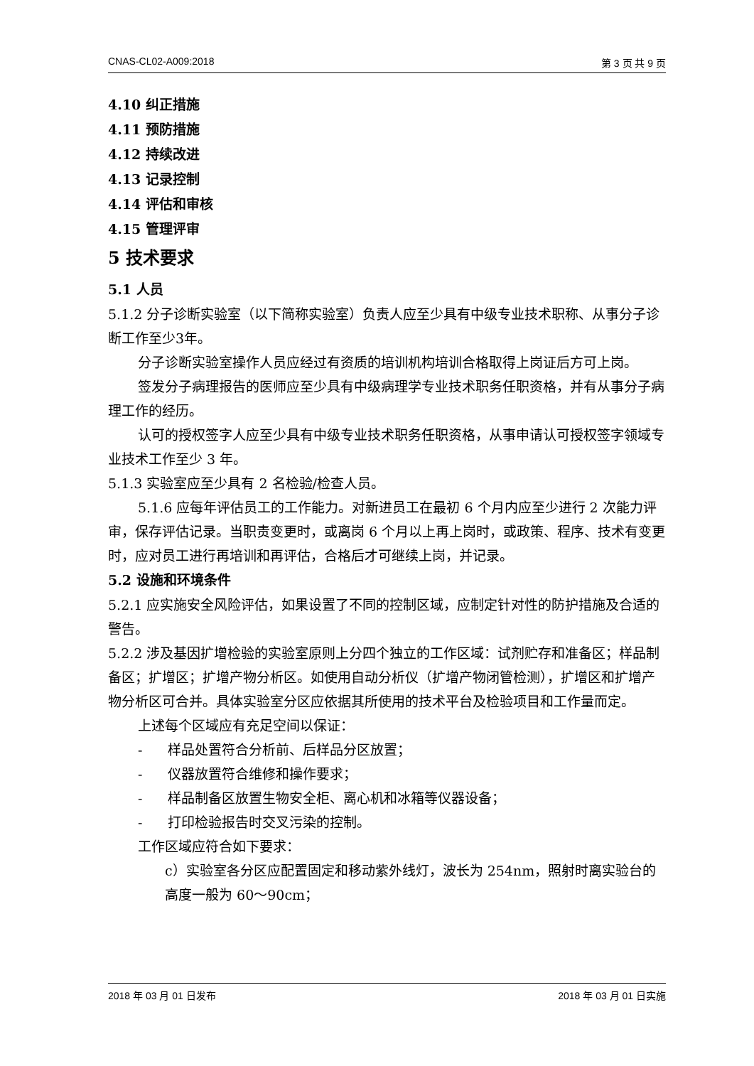CNAS-CL02-A009:2018 第 3 页 共 9 页
4.10 纠正措施
4.11 预防措施
4.12 持续改进
4.13 记录控制
4.14 评估和审核
4.15 管理评审
5 技术要求
5.1 人员
5.1.2 分子诊断实验室（以下简称实验室）负责人应至少具有中级专业技术职称、从事分子诊断工作至少3年。
分子诊断实验室操作人员应经过有资质的培训机构培训合格取得上岗证后方可上岗。
签发分子病理报告的医师应至少具有中级病理学专业技术职务任职资格，并有从事分子病理工作的经历。
认可的授权签字人应至少具有中级专业技术职务任职资格，从事申请认可授权签字领域专业技术工作至少 3 年。
5.1.3 实验室应至少具有 2 名检验/检查人员。
5.1.6 应每年评估员工的工作能力。对新进员工在最初 6 个月内应至少进行 2 次能力评审，保存评估记录。当职责变更时，或离岗 6 个月以上再上岗时，或政策、程序、技术有变更时，应对员工进行再培训和再评估，合格后才可继续上岗，并记录。
5.2 设施和环境条件
5.2.1 应实施安全风险评估，如果设置了不同的控制区域，应制定针对性的防护措施及合适的警告。
5.2.2 涉及基因扩增检验的实验室原则上分四个独立的工作区域：试剂贮存和准备区；样品制备区；扩增区；扩增产物分析区。如使用自动分析仪（扩增产物闭管检测），扩增区和扩增产物分析区可合并。具体实验室分区应依据其所使用的技术平台及检验项目和工作量而定。
上述每个区域应有充足空间以保证：
- 样品处置符合分析前、后样品分区放置；
- 仪器放置符合维修和操作要求；
- 样品制备区放置生物安全柜、离心机和冰箱等仪器设备；
- 打印检验报告时交叉污染的控制。
工作区域应符合如下要求：
c）实验室各分区应配置固定和移动紫外线灯，波长为 254nm，照射时离实验台的高度一般为 60～90cm；
2018 年 03 月 01 日发布 2018 年 03 月 01 日实施